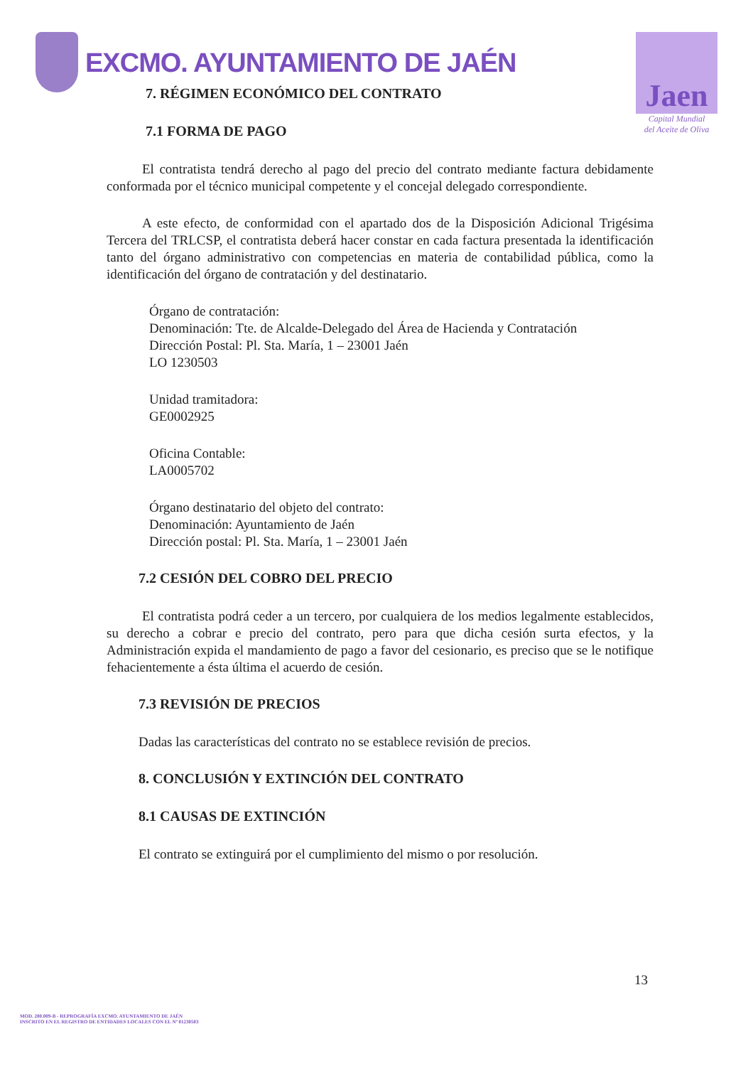EXCMO. AYUNTAMIENTO DE JAÉN
Jaen
Capital Mundial
del Aceite de Oliva
7. RÉGIMEN ECONÓMICO DEL CONTRATO
7.1 FORMA DE PAGO
El contratista tendrá derecho al pago del precio del contrato mediante factura debidamente conformada por el técnico municipal competente y el concejal delegado correspondiente.
A este efecto, de conformidad con el apartado dos de la Disposición Adicional Trigésima Tercera del TRLCSP, el contratista deberá hacer constar en cada factura presentada la identificación tanto del órgano administrativo con competencias en materia de contabilidad pública, como la identificación del órgano de contratación y del destinatario.
Órgano de contratación:
Denominación: Tte. de Alcalde-Delegado del Área de Hacienda y Contratación
Dirección Postal: Pl. Sta. María, 1 – 23001 Jaén
LO 1230503
Unidad tramitadora:
GE0002925
Oficina Contable:
LA0005702
Órgano destinatario del objeto del contrato:
Denominación: Ayuntamiento de Jaén
Dirección postal: Pl. Sta. María, 1 – 23001 Jaén
7.2 CESIÓN DEL COBRO DEL PRECIO
El contratista podrá ceder a un tercero, por cualquiera de los medios legalmente establecidos, su derecho a cobrar e precio del contrato, pero para que dicha cesión surta efectos, y la Administración expida el mandamiento de pago a favor del cesionario, es preciso que se le notifique fehacientemente a ésta última el acuerdo de cesión.
7.3 REVISIÓN DE PRECIOS
Dadas las características del contrato no se establece revisión de precios.
8. CONCLUSIÓN Y EXTINCIÓN DEL CONTRATO
8.1 CAUSAS DE EXTINCIÓN
El contrato se extinguirá por el cumplimiento del mismo o por resolución.
13
MOD. 200.009-B - REPROGRAFÍA EXCMO. AYUNTAMIENTO DE JAÉN
INSCRITO EN EL REGISTRO DE ENTIDADES LOCALES CON EL Nº 01230503